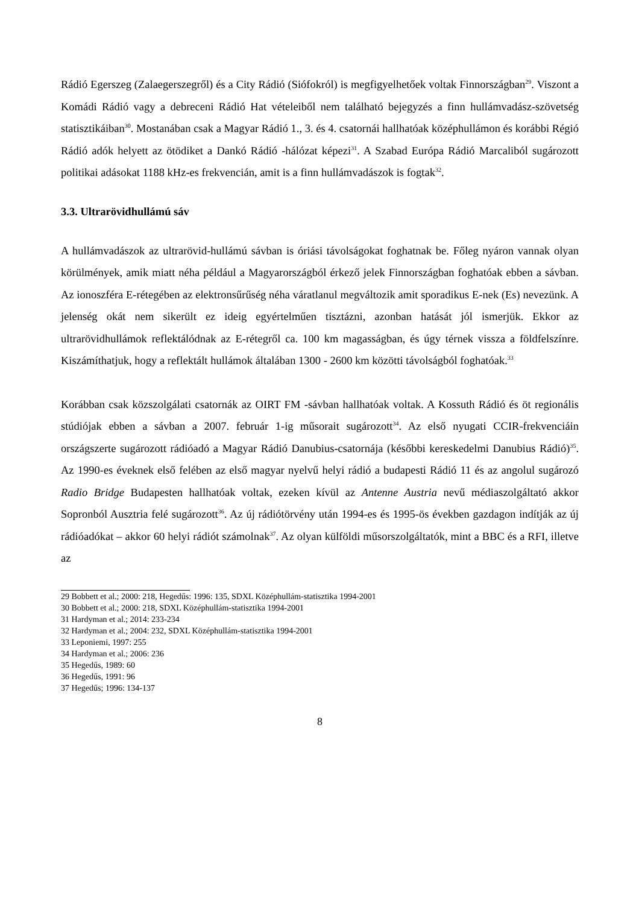Rádió Egerszeg (Zalaegerszegről) és a City Rádió (Siófokról) is megfigyelhetőek voltak Finnországban<sup>29</sup>. Viszont a Komádi Rádió vagy a debreceni Rádió Hat vételeiből nem található bejegyzés a finn hullámvadász-szövetség statisztikáiban<sup>30</sup>. Mostanában csak a Magyar Rádió 1., 3. és 4. csatornái hallhatóak középhullámon és korábbi Régió Rádió adók helyett az ötödiket a Dankó Rádió -hálózat képezi<sup>31</sup>. A Szabad Európa Rádió Marcaliból sugározott politikai adásokat 1188 kHz-es frekvencián, amit is a finn hullámvadászok is fogtak<sup>32</sup>.
3.3. Ultrarövidhullámú sáv
A hullámvadászok az ultrarövid-hullámú sávban is óriási távolságokat foghatnak be. Főleg nyáron vannak olyan körülmények, amik miatt néha például a Magyarországból érkező jelek Finnországban foghatóak ebben a sávban. Az ionoszféra E-rétegében az elektronsűrűség néha váratlanul megváltozik amit sporadikus E-nek (Es) nevezünk. A jelenség okát nem sikerült ez ideig egyértelműen tisztázni, azonban hatását jól ismerjük. Ekkor az ultrarövidhullámok reflektálódnak az E-rétegről ca. 100 km magasságban, és úgy térnek vissza a földfelszínre. Kiszámíthatjuk, hogy a reflektált hullámok általában 1300 - 2600 km közötti távolságból foghatóak.<sup>33</sup>
Korábban csak közszolgálati csatornák az OIRT FM -sávban hallhatóak voltak. A Kossuth Rádió és öt regionális stúdiójak ebben a sávban a 2007. február 1-ig műsorait sugározott<sup>34</sup>. Az első nyugati CCIR-frekvenciáin országszerte sugározott rádióadó a Magyar Rádió Danubius-csatornája (későbbi kereskedelmi Danubius Rádió)<sup>35</sup>. Az 1990-es éveknek első felében az első magyar nyelvű helyi rádió a budapesti Rádió 11 és az angolul sugározó Radio Bridge Budapesten hallhatóak voltak, ezeken kívül az Antenne Austria nevű médiaszolgáltató akkor Sopronból Ausztria felé sugározott<sup>36</sup>. Az új rádiótörvény után 1994-es és 1995-ös években gazdagon indítják az új rádióadókat – akkor 60 helyi rádiót számolnak<sup>37</sup>. Az olyan külföldi műsorszolgáltatók, mint a BBC és a RFI, illetve az
29 Bobbett et al.; 2000: 218, Hegedűs: 1996: 135, SDXL Középhullám-statisztika 1994-2001
30 Bobbett et al.; 2000: 218, SDXL Középhullám-statisztika 1994-2001
31 Hardyman et al.; 2014: 233-234
32 Hardyman et al.; 2004: 232, SDXL Középhullám-statisztika 1994-2001
33 Leponiemi, 1997: 255
34 Hardyman et al.; 2006: 236
35 Hegedűs, 1989: 60
36 Hegedűs, 1991: 96
37 Hegedűs; 1996: 134-137
8